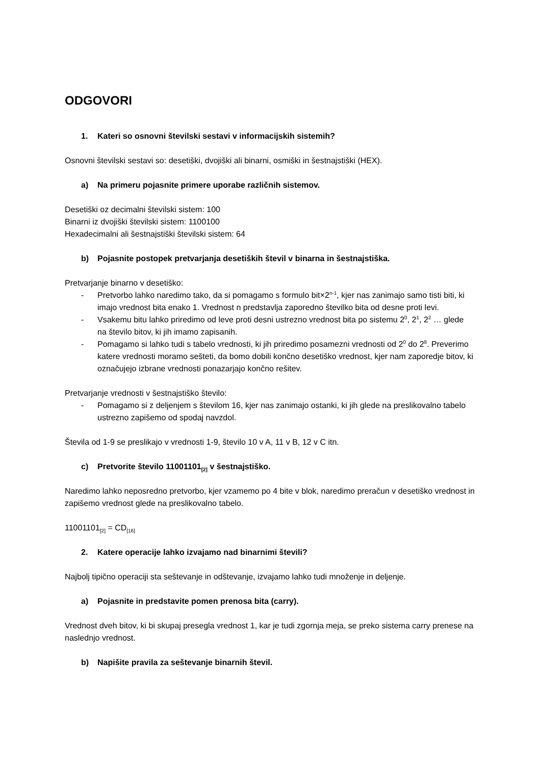ODGOVORI
1. Kateri so osnovni številski sestavi v informacijskih sistemih?
Osnovni številski sestavi so: desetiški, dvojiški ali binarni, osmiški in šestnajstiški (HEX).
a) Na primeru pojasnite primere uporabe različnih sistemov.
Desetiški oz decimalni številski sistem: 100
Binarni iz dvojiški številski sistem: 1100100
Hexadecimalni ali šestnajstiški številski sistem: 64
b) Pojasnite postopek pretvarjanja desetiških števil v binarna in šestnajstiška.
Pretvarjanje binarno v desetiško:
- Pretvorbo lahko naredimo tako, da si pomagamo s formulo bit×2<sup>n-1</sup>, kjer nas zanimajo samo tisti biti, ki imajo vrednost bita enako 1. Vrednost n predstavlja zaporedno številko bita od desne proti levi.
- Vsakemu bitu lahko priredimo od leve proti desni ustrezno vrednost bita po sistemu 2<sup>0</sup>, 2<sup>1</sup>, 2<sup>2</sup> … glede na število bitov, ki jih imamo zapisanih.
- Pomagamo si lahko tudi s tabelo vrednosti, ki jih priredimo posamezni vrednosti od 2<sup>0</sup> do 2<sup>8</sup>. Preverimo katere vrednosti moramo sešteti, da bomo dobili končno desetiško vrednost, kjer nam zaporedje bitov, ki označujejo izbrane vrednosti ponazarjajo končno rešitev.
Pretvarjanje vrednosti v šestnajstiško število:
- Pomagamo si z deljenjem s številom 16, kjer nas zanimajo ostanki, ki jih glede na preslikovalno tabelo ustrezno zapišemo od spodaj navzdol.
Števila od 1-9 se preslikajo v vrednosti 1-9, število 10 v A, 11 v B, 12 v C itn.
c) Pretvorite število 11001101<sub>[2]</sub> v šestnajstiško.
Naredimo lahko neposredno pretvorbo, kjer vzamemo po 4 bite v blok, naredimo preračun v desetiško vrednost in zapišemo vrednost glede na preslikovalno tabelo.
11001101<sub>[2]</sub> = CD<sub>[16]</sub>
2. Katere operacije lahko izvajamo nad binarnimi števili?
Najbolj tipično operaciji sta seštevanje in odštevanje, izvajamo lahko tudi množenje in deljenje.
a) Pojasnite in predstavite pomen prenosa bita (carry).
Vrednost dveh bitov, ki bi skupaj presegla vrednost 1, kar je tudi zgornja meja, se preko sistema carry prenese na naslednjo vrednost.
b) Napišite pravila za seštevanje binarnih števil.